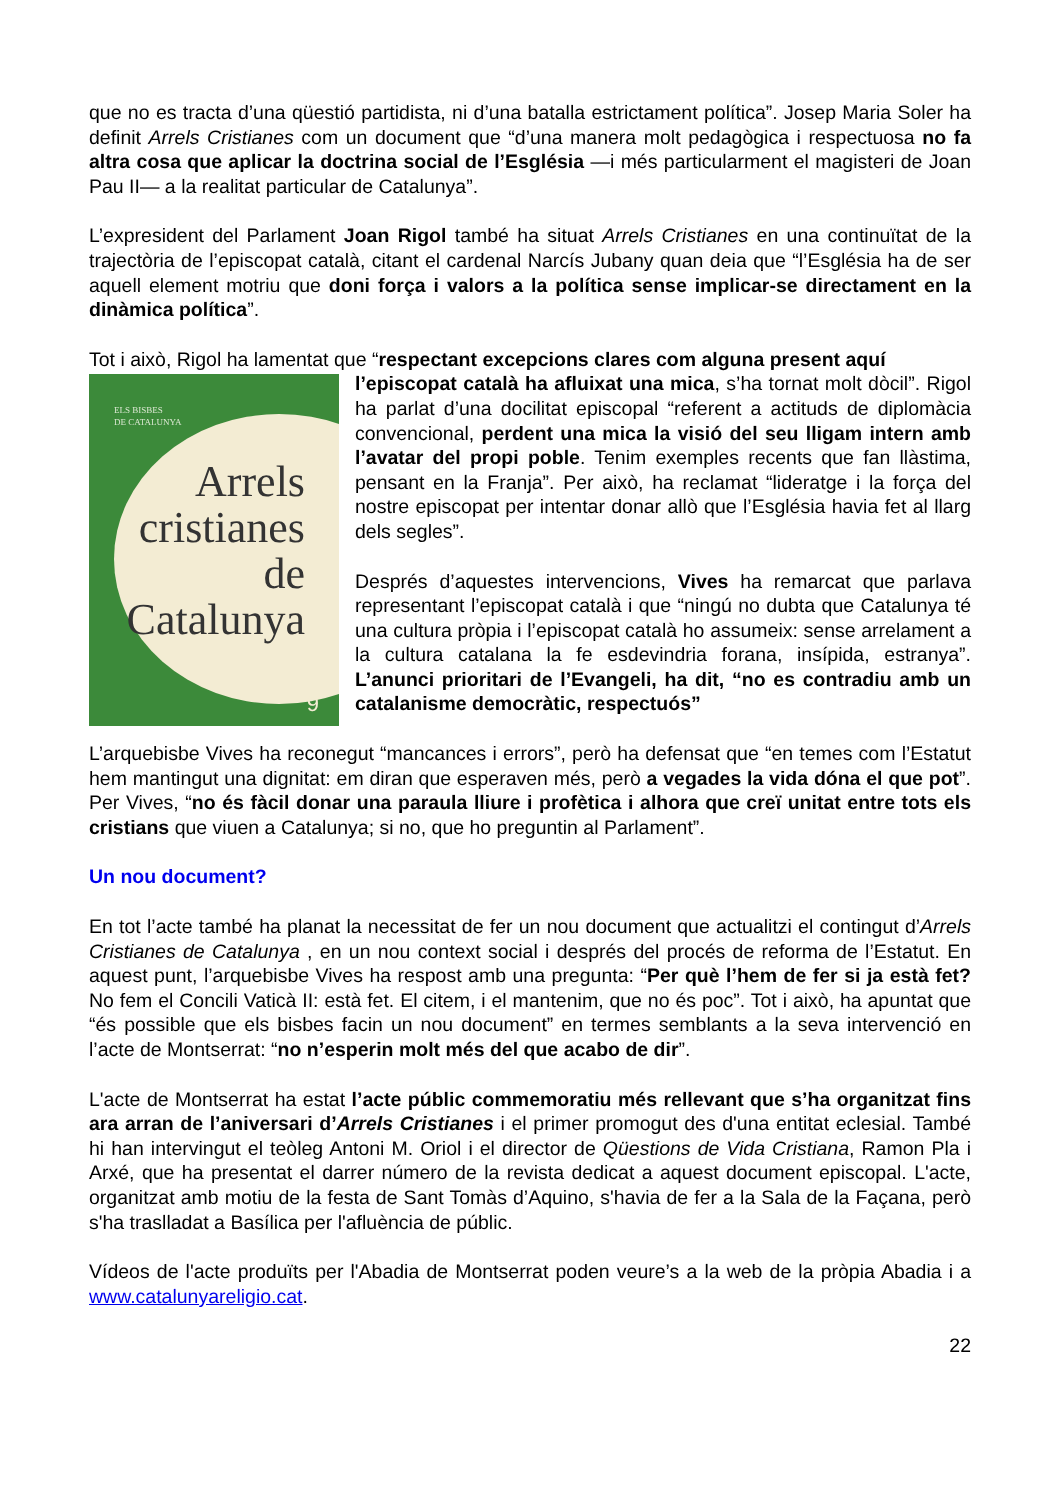que no es tracta d’una qüestió partidista, ni d’una batalla estrictament política”. Josep Maria Soler ha definit Arrels Cristianes com un document que “d’una manera molt pedagògica i respectuosa no fa altra cosa que aplicar la doctrina social de l’Església —i més particularment el magisteri de Joan Pau II— a la realitat particular de Catalunya”.
L’expresident del Parlament Joan Rigol també ha situat Arrels Cristianes en una continuïtat de la trajectòria de l’episcopat català, citant el cardenal Narcís Jubany quan deia que “l’Església ha de ser aquell element motriu que doni força i valors a la política sense implicar-se directament en la dinàmica política”.
Tot i això, Rigol ha lamentat que “respectant excepcions clares com alguna present aquí
ELS BISBES
DE CATALUNYA
Arrels
cristianes
de
Catalunya
9
l’episcopat català ha afluixat una mica, s’ha tornat molt dòcil”. Rigol ha parlat d’una docilitat episcopal “referent a actituds de diplomàcia convencional, perdent una mica la visió del seu lligam intern amb l’avatar del propi poble. Tenim exemples recents que fan llàstima, pensant en la Franja”. Per això, ha reclamat “lideratge i la força del nostre episcopat per intentar donar allò que l’Església havia fet al llarg dels segles”.
Després d’aquestes intervencions, Vives ha remarcat que parlava representant l’episcopat català i que “ningú no dubta que Catalunya té una cultura pròpia i l’episcopat català ho assumeix: sense arrelament a la cultura catalana la fe esdevindria forana, insípida, estranya”. L’anunci prioritari de l’Evangeli, ha dit, “no es contradiu amb un catalanisme democràtic, respectuós”
L’arquebisbe Vives ha reconegut “mancances i errors”, però ha defensat que “en temes com l’Estatut hem mantingut una dignitat: em diran que esperaven més, però a vegades la vida dóna el que pot”. Per Vives, “no és fàcil donar una paraula lliure i profètica i alhora que creï unitat entre tots els cristians que viuen a Catalunya; si no, que ho preguntin al Parlament”.
Un nou document?
En tot l’acte també ha planat la necessitat de fer un nou document que actualitzi el contingut d’Arrels Cristianes de Catalunya , en un nou context social i després del procés de reforma de l’Estatut. En aquest punt, l’arquebisbe Vives ha respost amb una pregunta: “Per què l’hem de fer si ja està fet? No fem el Concili Vaticà II: està fet. El citem, i el mantenim, que no és poc”. Tot i això, ha apuntat que “és possible que els bisbes facin un nou document” en termes semblants a la seva intervenció en l’acte de Montserrat: “no n’esperin molt més del que acabo de dir”.
L'acte de Montserrat ha estat l’acte públic commemoratiu més rellevant que s’ha organitzat fins ara arran de l’aniversari d’Arrels Cristianes i el primer promogut des d'una entitat eclesial. També hi han intervingut el teòleg Antoni M. Oriol i el director de Qüestions de Vida Cristiana, Ramon Pla i Arxé, que ha presentat el darrer número de la revista dedicat a aquest document episcopal. L'acte, organitzat amb motiu de la festa de Sant Tomàs d’Aquino, s'havia de fer a la Sala de la Façana, però s'ha traslladat a Basílica per l'afluència de públic.
Vídeos de l'acte produïts per l'Abadia de Montserrat poden veure’s a la web de la pròpia Abadia i a www.catalunyareligio.cat.
22